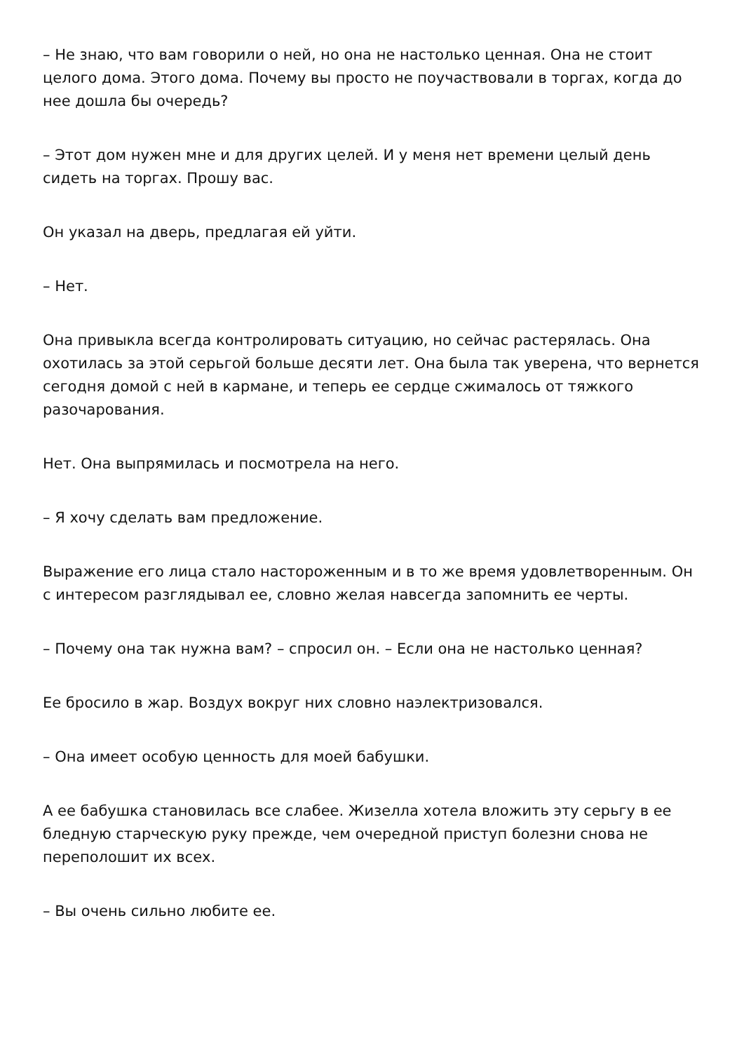– Не знаю, что вам говорили о ней, но она не настолько ценная. Она не стоит целого дома. Этого дома. Почему вы просто не поучаствовали в торгах, когда до нее дошла бы очередь?
– Этот дом нужен мне и для других целей. И у меня нет времени целый день сидеть на торгах. Прошу вас.
Он указал на дверь, предлагая ей уйти.
– Нет.
Она привыкла всегда контролировать ситуацию, но сейчас растерялась. Она охотилась за этой серьгой больше десяти лет. Она была так уверена, что вернется сегодня домой с ней в кармане, и теперь ее сердце сжималось от тяжкого разочарования.
Нет. Она выпрямилась и посмотрела на него.
– Я хочу сделать вам предложение.
Выражение его лица стало настороженным и в то же время удовлетворенным. Он с интересом разглядывал ее, словно желая навсегда запомнить ее черты.
– Почему она так нужна вам? – спросил он. – Если она не настолько ценная?
Ее бросило в жар. Воздух вокруг них словно наэлектризовался.
– Она имеет особую ценность для моей бабушки.
А ее бабушка становилась все слабее. Жизелла хотела вложить эту серьгу в ее бледную старческую руку прежде, чем очередной приступ болезни снова не переполошит их всех.
– Вы очень сильно любите ее.